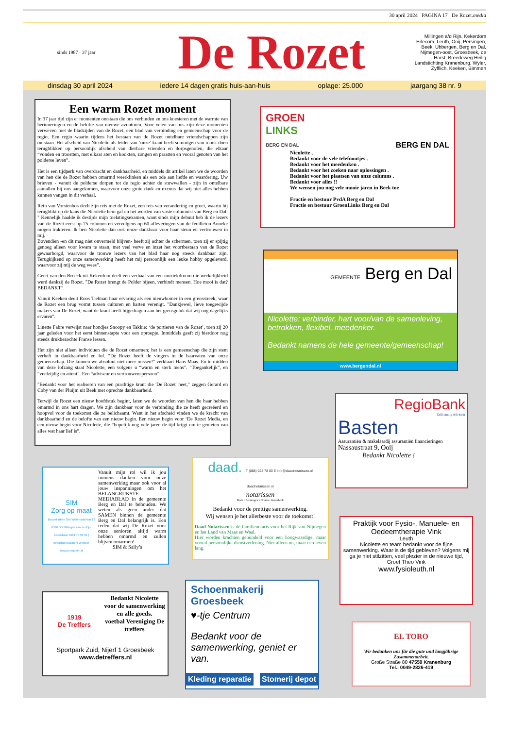30 april 2024 PAGINA 17 De Rozet.media
sinds 1987 · 37 jaar
De Rozet
Millingen a/d Rijn, Kekerdom Erlecom, Leuth, Ooij, Persingen, Beek, Ubbergen, Berg en Dal, Nijmegen-oost, Groesbeek, de Horst, Breedeweg Heilig Landstichting Kranenburg, Wyler, Zyfflich, Keeken, Bimmen
dinsdag 30 april 2024 iedere 14 dagen gratis huis-aan-huis oplage: 25.000 jaargang 38 nr. 9
Een warm Rozet moment
In 37 jaar tijd zijn er momenten ontstaan die ons verbinden en ons koesteren met de warmte van herinneringen en de belofte van nieuwe avonturen. Voor velen van ons zijn deze momenten verweven met de bladzijden van de Rozet, een blad van verbinding en gemeenschap voor de regio. Een regio waarin tijdens het bestaan van de Rozet ontelbare vriendschappen zijn ontstaan. Het afscheid van Nicolette als leider van ‘onze’ krant heeft sommigen van u ook doen terugblikken op persoonlijk afscheid van dierbare vrienden en dorpsgenoten, die elkaar “vonden en troostten, met elkaar aten en kookten, zongen en praatten en vooral genoten van het polderse leven”.
Het is een tijdperk van overdracht en dankbaarheid, en middels dit artikel laten we de woorden van hen die de Rozet hebben omarmd weerklinken als een ode aan liefde en waardering. Uw brieven - vanuit de polderse dorpen tot de regio achter de stuwwallen - zijn in ontelbare aantallen bij ons aangekomen, waarvoor onze grote dank en excuus dat wij niet alles hebben kunnen vangen in dit verhaal.
Rein van Vorstenbos deelt zijn reis met de Rozet, een reis van verandering en groei, waarin hij terugblikt op de kans die Nicolette hem gaf en het worden van vaste columnist van Berg en Dal: " Kennelijk haalde ik destijds mijn toelatingsexamen, want sinds mijn debuut heb ik de lezers van de Rozet eerst op 75 columns en vervolgens op 60 afleveringen van de feuilleton Anneke mogen trakteren. Ik ben Nicolette dan ook reuze dankbaar voor haar steun en vertrouwen in mij.
Bovendien -en dit mag niet onvermeld blijven- heeft zij achter de schermen, toen zij er spijtig genoeg alleen voor kwam te staan, met veel verve en inzet het voortbestaan van de Rozet gewaarborgd, waarvoor de trouwe lezers van het blad haar nog steeds dankbaar zijn. Terugkijkend op onze samenwerking heeft het mij persoonlijk een leuke hobby opgeleverd, waarvoor zij mij de weg wees”.
Geert van den Broeck uit Kekerdom deelt een verhaal van een muziekdroom die werkelijkheid werd dankzij de Rozet. "De Rozet brengt de Polder bijeen, verbindt mensen. Hoe mooi is dat? BEDANKT”.
Vanuit Keeken deelt Roos Tielman haar ervaring als een nieuwkomer in een grensstreek, waar de Rozet een brug vormt tussen culturen en harten verenigt. "Dankjewel, lieve toegewijde makers van De Rozet, want de krant heeft bijgedragen aan het grensgeluk dat wij nog dagelijks ervaren".
Linette Fabre verwijst naar hondjes Snoopy en Takkie: ‘de portieren van de Rozet’, toen zij 20 jaar geleden voor het eerst binnenstapte voor een oproepje. Inmiddels geeft zij hierdoor nog steeds drukbezochte Franse lessen.
Het zijn niet alleen individuen die de Rozet omarmen; het is een gemeenschap die zijn stem verheft in dankbaarheid en lof. "De Rozet heeft de vingers in de haarvaten van onze gemeenschap. Die kunnen we absoluut niet meer missen!" verklaart Hans Maas. En te midden van deze lofzang staat Nicolette, een volgens u “warm en sterk mens”. “Toegankelijk”, en “veelzijdig en attent”. Een “adviseur en vertrouwenspersoon”.
"Bedankt voor het realiseren van een prachtige krant die 'De Rozet' heet," zeggen Gerard en Coby van der Pluijm uit Beek met oprechte dankbaarheid.
Terwijl de Rozet een nieuw hoofdstuk begint, laten we de woorden van hen die haar hebben omarmd in ons hart dragen. We zijn dankbaar voor de verbinding die ze heeft gecreëerd en hoopvol voor de toekomst die ze belichaamt. Want in het afscheid vinden we de kracht van dankbaarheid en de belofte van een nieuw begin. Een nieuw begin voor ‘De Rozet Media, en een nieuw begin voor Nicolette, die “hopelijk nog vele jaren de tijd krijgt om te genieten van alles wat haar lief is”.
GROEN
LINKS
BERG EN DAL BERG EN DAL
Nicolette ,
Bedankt voor de vele telefoontjes .
Bedankt voor het meedenken .
Bedankt voor het zoeken naar oplossingen .
Bedankt voor het plaatsen van onze columns .
Bedankt voor alles !!
We wensen jou nog vele mooie jaren in Beek toe
Fractie en bestuur PvdA Berg en Dal
Fractie en bestuur GroenLinks Berg en Dal
GEMEENTE Berg en Dal
Nicolette: verbinder, hart voor/van de samenleving, betrokken, flexibel, meedenker.
Bedankt namens de hele gemeente/gemeenschap!
www.bergendal.nl
RegioBank
Zelfstandig Adviseur
Basten
Assurantiën & makelaardij assurantiën financieringen
Nassaustraat 9, Ooij
Bedankt Nicolette !
SIM
Zorg op maat
Bezoekadres Sint Willibrordstraat 12 6566 DD Millingen aan de Rijn. Bereikbaar 0481 74 50 91 | info@bureausim.nl Website www.bureausim.nl
Vanuit mijn rol wil ik jou immens danken voor onze samenwerking maar ook voor al jouw inspanningen om het BELANGRIJKSTE MEDIABLAD in de gemeente Berg en Dal te behouden. We weten als geen ander dat SAMEN binnen de gemeente Berg en Dal belangrijk is. Een reden dat wij De Rozet voor onze senioren altijd warm hebben omarmd en zullen blijven omarmen!
SIM & Sally’s
daad. T (088) 024 78 00 E info@daadnotarissen.nl daadnotarissen.nl
notarissen
Beek • Beuningen • Druten • Groesbeek
Bedankt voor de prettige samenwerking.
Wij wensen je het allerbeste voor de toekomst!
Daad Notarissen is dé familienotaris voor het Rijk van Nijmegen en het Land van Maas en Waal.
Hier worden krachten gebundeld voor een hoogwaardige, maar vooral persoonlijke dienstverlening. Niet alleen nu, maar een leven lang.
Praktijk voor Fysio-, Manuele- en Oedeemtherapie Vink
Leuth
Nicolette en team bedankt voor de fijne samenwerking. Waar is de tijd gebleven? Volgens mij ga je niet stilzitten, veel plezier in de nieuwe tijd,
Groet Theo Vink
www.fysioleuth.nl
1919
De Treffers
Bedankt Nicolette
voor de samenwerking en alle goeds.
voetbal Vereniging De treffers
Sportpark Zuid, Nijerf 1 Groesbeek
www.detreffers.nl
Schoenmakerij
Groesbeek
♥-tje Centrum
Bedankt voor de samenwerking, geniet er van.
Kleding reparatie Stomerij depot
EL TORO
Wir bedanken uns für die gute und langjährige Zusammenarbeit.
Große Straße 80 47559 Kranenburg
Tel.: 0049-2826-419